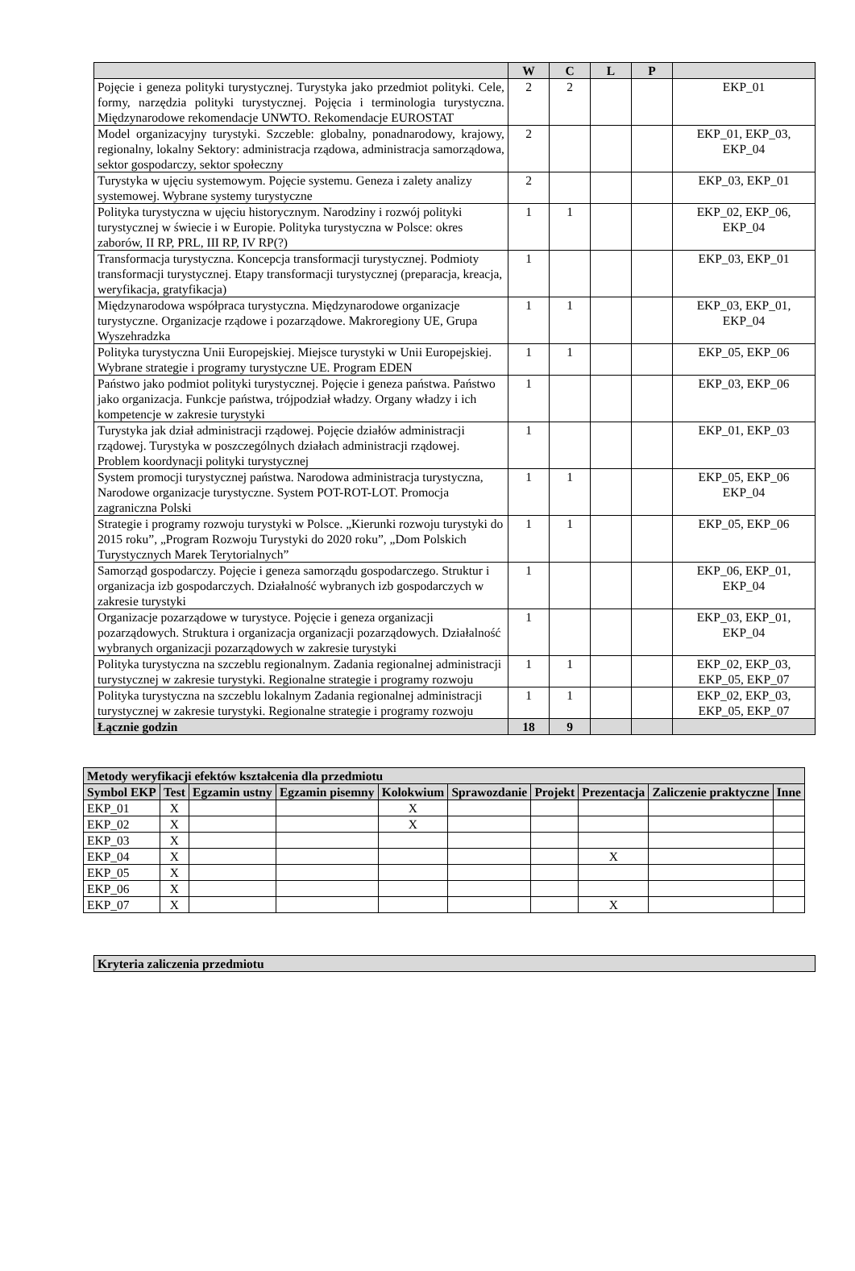| | W | C | L | P | |
| --- | --- | --- | --- | --- | --- |
| Pojęcie i geneza polityki turystycznej. Turystyka jako przedmiot polityki. Cele, formy, narzędzia polityki turystycznej. Pojęcia i terminologia turystyczna. Międzynarodowe rekomendacje UNWTO. Rekomendacje EUROSTAT | 2 | 2 | | | EKP_01 |
| Model organizacyjny turystyki. Szczeble: globalny, ponadnarodowy, krajowy, regionalny, lokalny Sektory: administracja rządowa, administracja samorządowa, sektor gospodarczy, sektor społeczny | 2 | | | | EKP_01, EKP_03, EKP_04 |
| Turystyka w ujęciu systemowym. Pojęcie systemu. Geneza i zalety analizy systemowej. Wybrane systemy turystyczne | 2 | | | | EKP_03, EKP_01 |
| Polityka turystyczna w ujęciu historycznym. Narodziny i rozwój polityki turystycznej w świecie i w Europie. Polityka turystyczna w Polsce: okres zaborów, II RP, PRL, III RP, IV RP(?) | 1 | 1 | | | EKP_02, EKP_06, EKP_04 |
| Transformacja turystyczna. Koncepcja transformacji turystycznej. Podmioty transformacji turystycznej. Etapy transformacji turystycznej (preparacja, kreacja, weryfikacja, gratyfikacja) | 1 | | | | EKP_03, EKP_01 |
| Międzynarodowa współpraca turystyczna. Międzynarodowe organizacje turystyczne. Organizacje rządowe i pozarządowe. Makroregiony UE, Grupa Wyszehradzka | 1 | 1 | | | EKP_03, EKP_01, EKP_04 |
| Polityka turystyczna Unii Europejskiej. Miejsce turystyki w Unii Europejskiej. Wybrane strategie i programy turystyczne UE. Program EDEN | 1 | 1 | | | EKP_05, EKP_06 |
| Państwo jako podmiot polityki turystycznej. Pojęcie i geneza państwa. Państwo jako organizacja. Funkcje państwa, trójpodział władzy. Organy władzy i ich kompetencje w zakresie turystyki | 1 | | | | EKP_03, EKP_06 |
| Turystyka jak dział administracji rządowej. Pojęcie działów administracji rządowej. Turystyka w poszczególnych działach administracji rządowej. Problem koordynacji polityki turystycznej | 1 | | | | EKP_01, EKP_03 |
| System promocji turystycznej państwa. Narodowa administracja turystyczna, Narodowe organizacje turystyczne. System POT-ROT-LOT. Promocja zagraniczna Polski | 1 | 1 | | | EKP_05, EKP_06 EKP_04 |
| Strategie i programy rozwoju turystyki w Polsce. „Kierunki rozwoju turystyki do 2015 roku”, „Program Rozwoju Turystyki do 2020 roku”, „Dom Polskich Turystycznych Marek Terytorialnych” | 1 | 1 | | | EKP_05, EKP_06 |
| Samorząd gospodarczy. Pojęcie i geneza samorządu gospodarczego. Struktur i organizacja izb gospodarczych. Działalność wybranych izb gospodarczych w zakresie turystyki | 1 | | | | EKP_06, EKP_01, EKP_04 |
| Organizacje pozarządowe w turystyce. Pojęcie i geneza organizacji pozarządowych. Struktura i organizacja organizacji pozarządowych. Działalność wybranych organizacji pozarządowych w zakresie turystyki | 1 | | | | EKP_03, EKP_01, EKP_04 |
| Polityka turystyczna na szczeblu regionalnym. Zadania regionalnej administracji turystycznej w zakresie turystyki. Regionalne strategie i programy rozwoju | 1 | 1 | | | EKP_02, EKP_03, EKP_05, EKP_07 |
| Polityka turystyczna na szczeblu lokalnym Zadania regionalnej administracji turystycznej w zakresie turystyki. Regionalne strategie i programy rozwoju | 1 | 1 | | | EKP_02, EKP_03, EKP_05, EKP_07 |
| Łącznie godzin | 18 | 9 | | | |
| Metody weryfikacji efektów kształcenia dla przedmiotu | | | | | | | | | |
| --- | --- | --- | --- | --- | --- | --- | --- | --- | --- |
| Symbol EKP | Test | Egzamin ustny | Egzamin pisemny | Kolokwium | Sprawozdanie | Projekt | Prezentacja | Zaliczenie praktyczne | Inne |
| EKP_01 | X | | | X | | | | | |
| EKP_02 | X | | | X | | | | | |
| EKP_03 | X | | | | | | | | |
| EKP_04 | X | | | | | | X | | |
| EKP_05 | X | | | | | | | | |
| EKP_06 | X | | | | | | | | |
| EKP_07 | X | | | | | | X | | |
| Kryteria zaliczenia przedmiotu |
| --- |